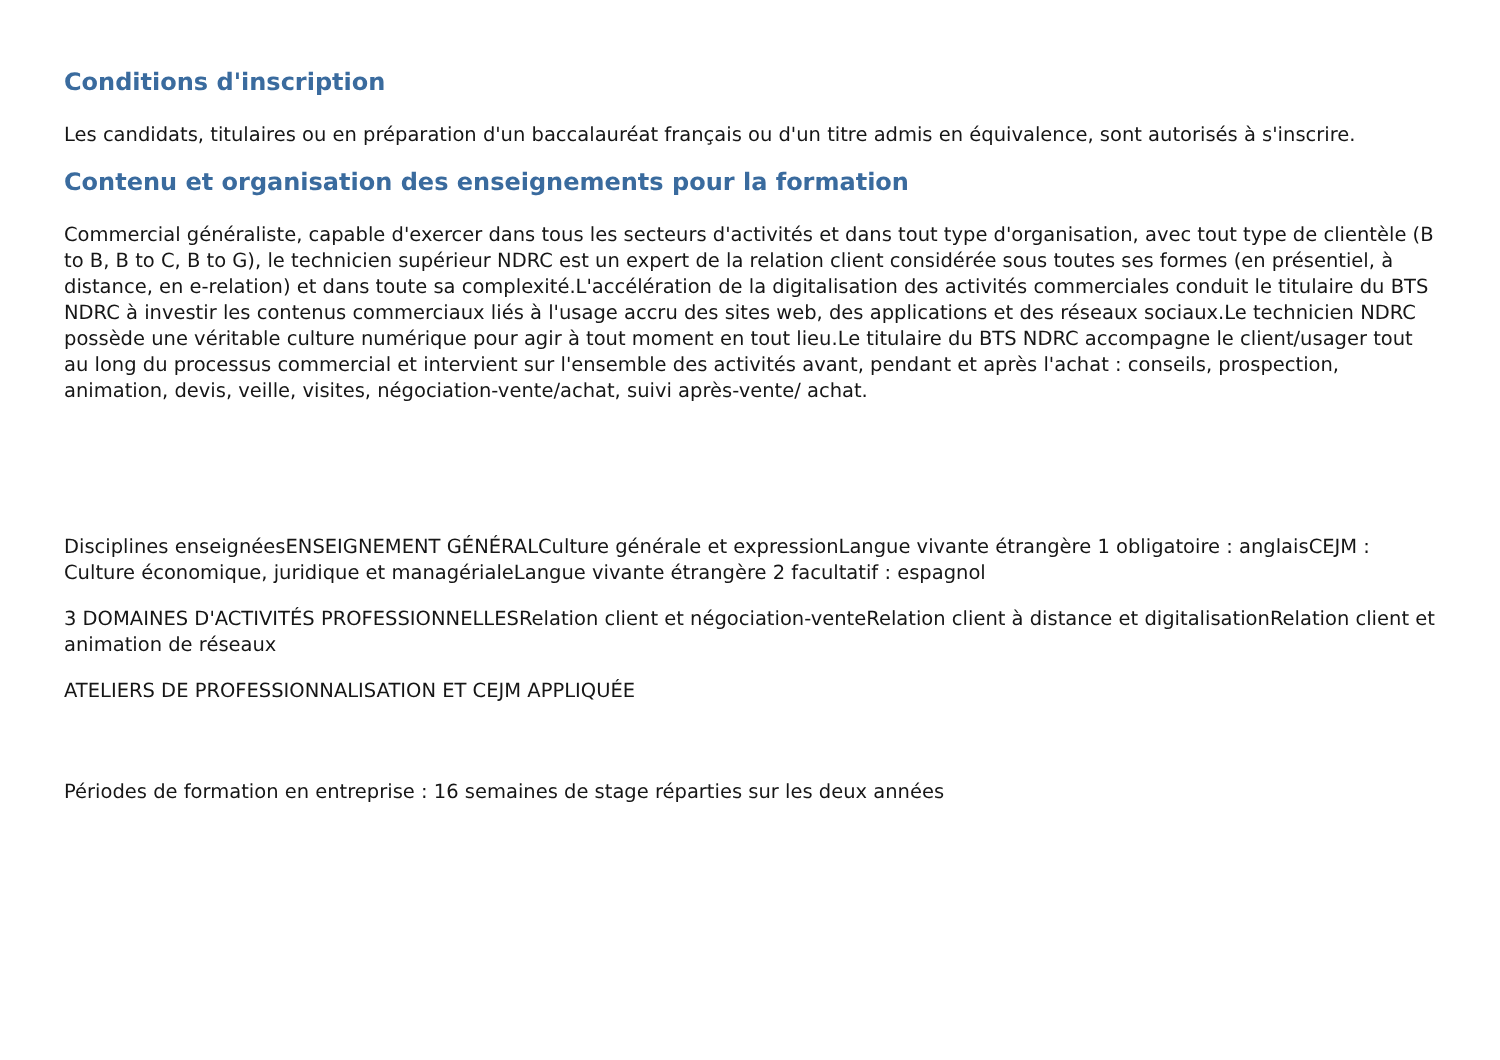Conditions d'inscription
Les candidats, titulaires ou en préparation d'un baccalauréat français ou d'un titre admis en équivalence, sont autorisés à s'inscrire.
Contenu et organisation des enseignements pour la formation
Commercial généraliste, capable d'exercer dans tous les secteurs d'activités et dans tout type d'organisation, avec tout type de clientèle (B to B, B to C, B to G), le technicien supérieur NDRC est un expert de la relation client considérée sous toutes ses formes (en présentiel, à distance, en e-relation) et dans toute sa complexité.L'accélération de la digitalisation des activités commerciales conduit le titulaire du BTS NDRC à investir les contenus commerciaux liés à l'usage accru des sites web, des applications et des réseaux sociaux.Le technicien NDRC possède une véritable culture numérique pour agir à tout moment en tout lieu.Le titulaire du BTS NDRC accompagne le client/usager tout au long du processus commercial et intervient sur l'ensemble des activités avant, pendant et après l'achat : conseils, prospection, animation, devis, veille, visites, négociation-vente/achat, suivi après-vente/ achat.
Disciplines enseignéesENSEIGNEMENT GÉNÉRALCulture générale et expressionLangue vivante étrangère 1 obligatoire : anglaisCEJM : Culture économique, juridique et managérialeLangue vivante étrangère 2 facultatif : espagnol
3 DOMAINES D'ACTIVITÉS PROFESSIONNELLESRelation client et négociation-venteRelation client à distance et digitalisationRelation client et animation de réseaux
ATELIERS DE PROFESSIONNALISATION ET CEJM APPLIQUÉE
Périodes de formation en entreprise : 16 semaines de stage réparties sur les deux années